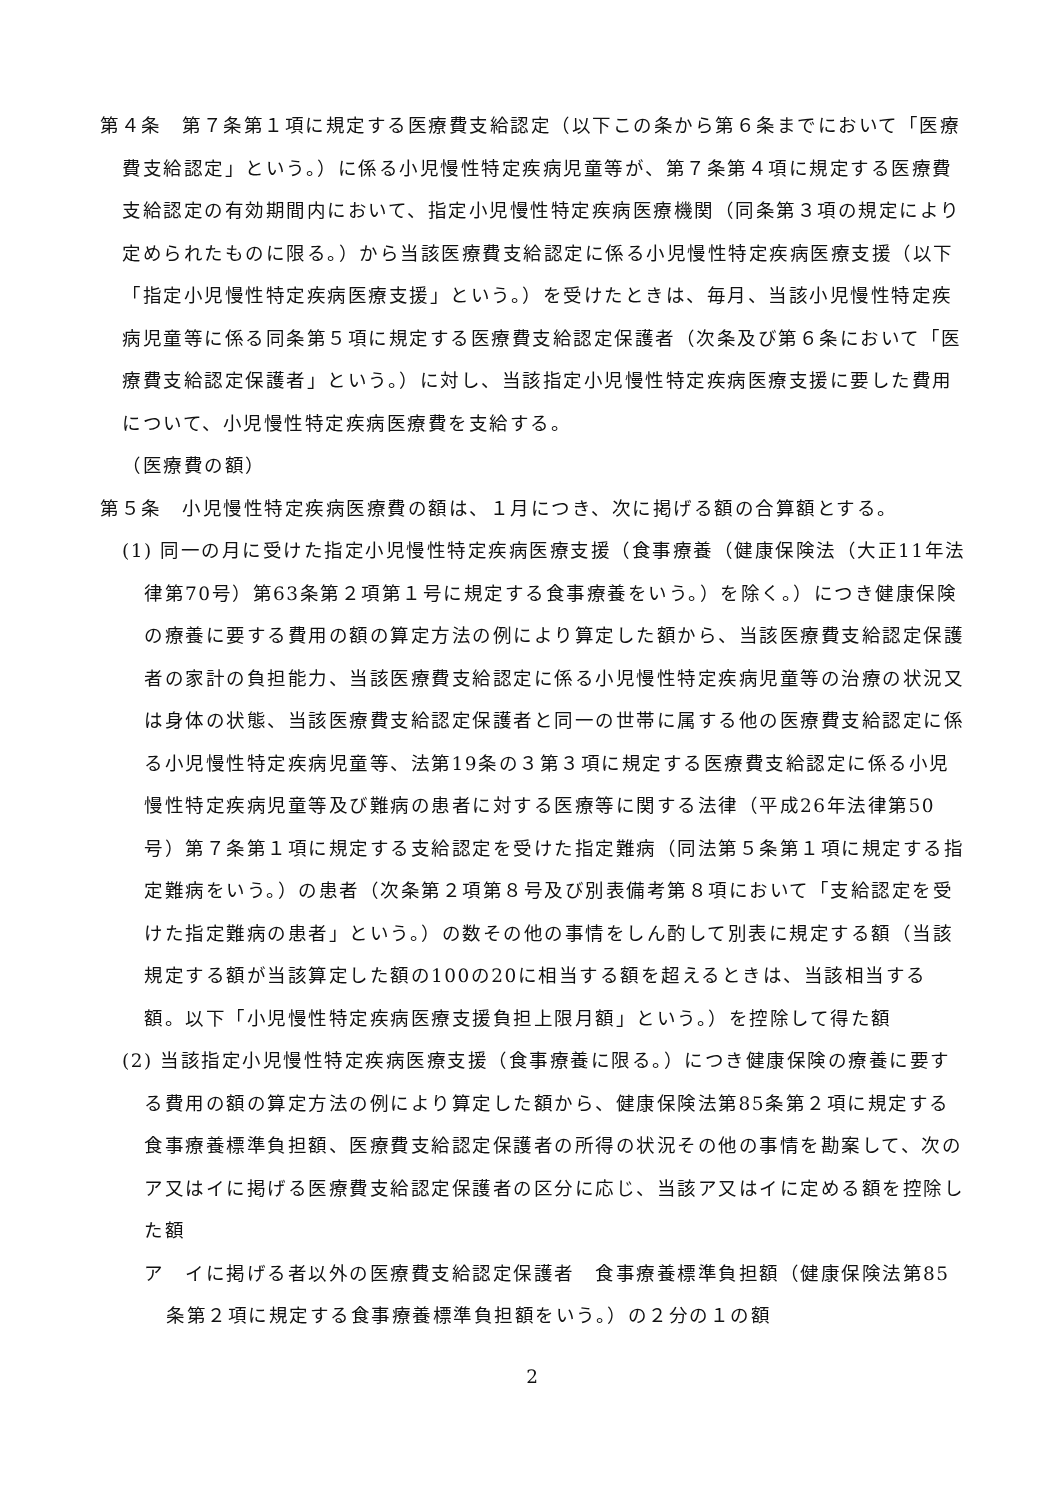第４条　第７条第１項に規定する医療費支給認定（以下この条から第６条までにおいて「医療費支給認定」という。）に係る小児慢性特定疾病児童等が、第７条第４項に規定する医療費支給認定の有効期間内において、指定小児慢性特定疾病医療機関（同条第３項の規定により定められたものに限る。）から当該医療費支給認定に係る小児慢性特定疾病医療支援（以下「指定小児慢性特定疾病医療支援」という。）を受けたときは、毎月、当該小児慢性特定疾病児童等に係る同条第５項に規定する医療費支給認定保護者（次条及び第６条において「医療費支給認定保護者」という。）に対し、当該指定小児慢性特定疾病医療支援に要した費用について、小児慢性特定疾病医療費を支給する。
（医療費の額）
第５条　小児慢性特定疾病医療費の額は、１月につき、次に掲げる額の合算額とする。
(1) 同一の月に受けた指定小児慢性特定疾病医療支援（食事療養（健康保険法（大正11年法律第70号）第63条第２項第１号に規定する食事療養をいう。）を除く。）につき健康保険の療養に要する費用の額の算定方法の例により算定した額から、当該医療費支給認定保護者の家計の負担能力、当該医療費支給認定に係る小児慢性特定疾病児童等の治療の状況又は身体の状態、当該医療費支給認定保護者と同一の世帯に属する他の医療費支給認定に係る小児慢性特定疾病児童等、法第19条の３第３項に規定する医療費支給認定に係る小児慢性特定疾病児童等及び難病の患者に対する医療等に関する法律（平成26年法律第50号）第７条第１項に規定する支給認定を受けた指定難病（同法第５条第１項に規定する指定難病をいう。）の患者（次条第２項第８号及び別表備考第８項において「支給認定を受けた指定難病の患者」という。）の数その他の事情をしん酌して別表に規定する額（当該規定する額が当該算定した額の100の20に相当する額を超えるときは、当該相当する額。以下「小児慢性特定疾病医療支援負担上限月額」という。）を控除して得た額
(2) 当該指定小児慢性特定疾病医療支援（食事療養に限る。）につき健康保険の療養に要する費用の額の算定方法の例により算定した額から、健康保険法第85条第２項に規定する食事療養標準負担額、医療費支給認定保護者の所得の状況その他の事情を勘案して、次のア又はイに掲げる医療費支給認定保護者の区分に応じ、当該ア又はイに定める額を控除した額
ア　イに掲げる者以外の医療費支給認定保護者　食事療養標準負担額（健康保険法第85条第２項に規定する食事療養標準負担額をいう。）の２分の１の額
2